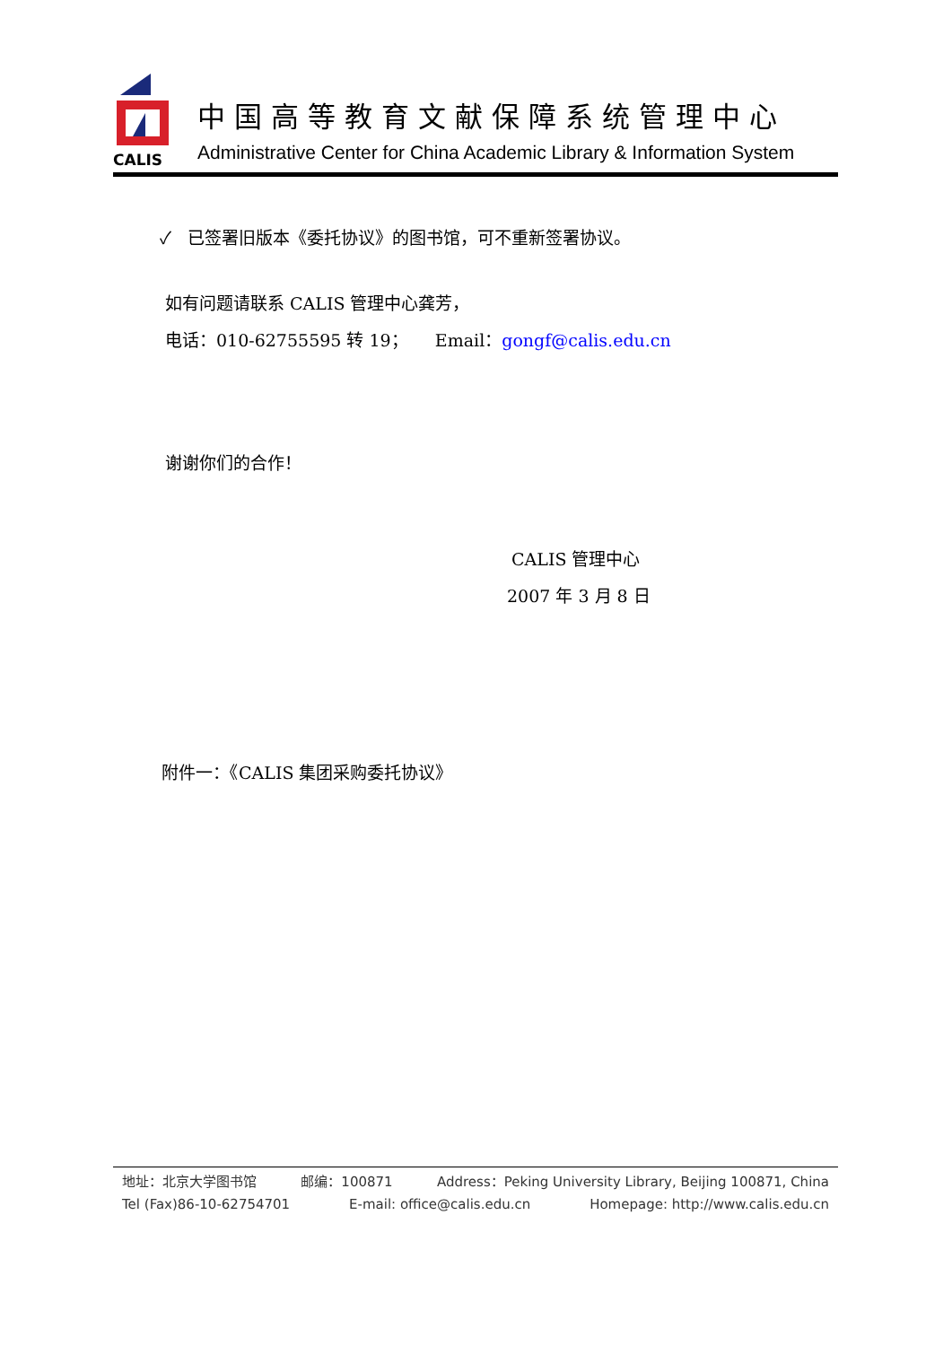CALIS
中国高等教育文献保障系统管理中心
Administrative Center for China Academic Library & Information System
✓ 已签署旧版本《委托协议》的图书馆，可不重新签署协议。
如有问题请联系 CALIS 管理中心龚芳，
电话：010-62755595 转 19； Email：gongf@calis.edu.cn
谢谢你们的合作！
CALIS 管理中心
2007 年 3 月 8 日
附件一：《CALIS 集团采购委托协议》
地址：北京大学图书馆 邮编：100871 Address：Peking University Library, Beijing 100871, China
Tel (Fax)86-10-62754701 E-mail: office@calis.edu.cn Homepage: http://www.calis.edu.cn